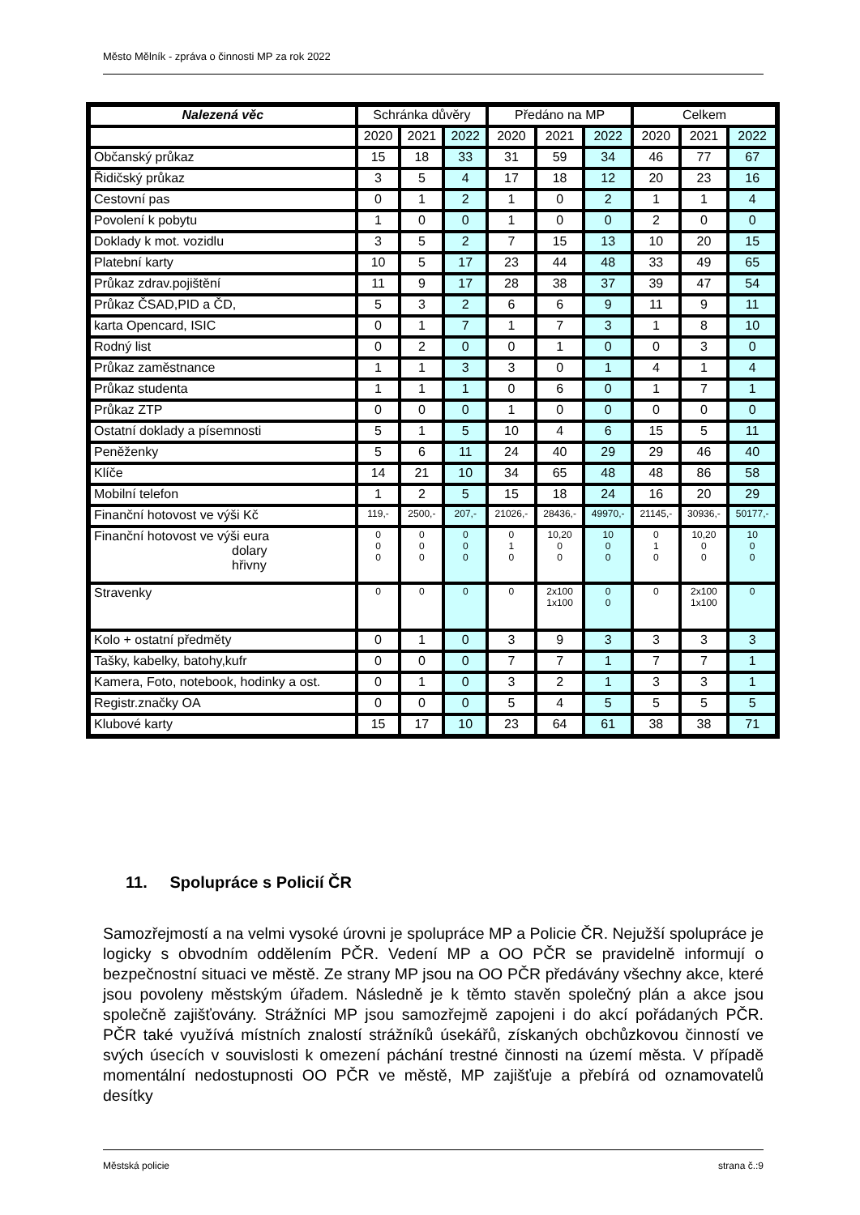Město Mělník - zpráva o činnosti MP za rok 2022
| Nalezená věc | Schránka důvěry | | | Předáno na MP | | | Celkem | | |
| --- | --- | --- | --- | --- | --- | --- | --- | --- | --- |
| | 2020 | 2021 | 2022 | 2020 | 2021 | 2022 | 2020 | 2021 | 2022 |
| Občanský průkaz | 15 | 18 | 33 | 31 | 59 | 34 | 46 | 77 | 67 |
| Řidičský průkaz | 3 | 5 | 4 | 17 | 18 | 12 | 20 | 23 | 16 |
| Cestovní pas | 0 | 1 | 2 | 1 | 0 | 2 | 1 | 1 | 4 |
| Povolení k pobytu | 1 | 0 | 0 | 1 | 0 | 0 | 2 | 0 | 0 |
| Doklady k mot. vozidlu | 3 | 5 | 2 | 7 | 15 | 13 | 10 | 20 | 15 |
| Platební karty | 10 | 5 | 17 | 23 | 44 | 48 | 33 | 49 | 65 |
| Průkaz zdrav.pojištění | 11 | 9 | 17 | 28 | 38 | 37 | 39 | 47 | 54 |
| Průkaz ČSAD,PID a ČD, | 5 | 3 | 2 | 6 | 6 | 9 | 11 | 9 | 11 |
| karta Opencard, ISIC | 0 | 1 | 7 | 1 | 7 | 3 | 1 | 8 | 10 |
| Rodný list | 0 | 2 | 0 | 0 | 1 | 0 | 0 | 3 | 0 |
| Průkaz zaměstnance | 1 | 1 | 3 | 3 | 0 | 1 | 4 | 1 | 4 |
| Průkaz studenta | 1 | 1 | 1 | 0 | 6 | 0 | 1 | 7 | 1 |
| Průkaz ZTP | 0 | 0 | 0 | 1 | 0 | 0 | 0 | 0 | 0 |
| Ostatní doklady a písemnosti | 5 | 1 | 5 | 10 | 4 | 6 | 15 | 5 | 11 |
| Peněženky | 5 | 6 | 11 | 24 | 40 | 29 | 29 | 46 | 40 |
| Klíče | 14 | 21 | 10 | 34 | 65 | 48 | 48 | 86 | 58 |
| Mobilní telefon | 1 | 2 | 5 | 15 | 18 | 24 | 16 | 20 | 29 |
| Finanční hotovost ve výši Kč | 119,- | 2500,- | 207,- | 21026,- | 28436,- | 49970,- | 21145,- | 30936,- | 50177,- |
| Finanční hotovost ve výši eura dolary hřivny | 0 0 0 | 0 0 0 | 0 0 0 | 0 1 0 | 10,20 0 0 | 10 0 0 | 0 1 0 | 10,20 0 0 | 10 0 0 |
| Stravenky | 0 | 0 | 0 | 0 | 2x100 1x100 | 0 0 | 0 | 2x100 1x100 | 0 |
| Kolo + ostatní předměty | 0 | 1 | 0 | 3 | 9 | 3 | 3 | 3 | 3 |
| Tašky, kabelky, batohy,kufr | 0 | 0 | 0 | 7 | 7 | 1 | 7 | 7 | 1 |
| Kamera, Foto, notebook, hodinky a ost. | 0 | 1 | 0 | 3 | 2 | 1 | 3 | 3 | 1 |
| Registr.značky OA | 0 | 0 | 0 | 5 | 4 | 5 | 5 | 5 | 5 |
| Klubové karty | 15 | 17 | 10 | 23 | 64 | 61 | 38 | 38 | 71 |
11. Spolupráce s Policií ČR
Samozřejmostí a na velmi vysoké úrovni je spolupráce MP a Policie ČR. Nejužší spolupráce je logicky s obvodním oddělením PČR. Vedení MP a OO PČR se pravidelně informují o bezpečnostní situaci ve městě. Ze strany MP jsou na OO PČR předávány všechny akce, které jsou povoleny městským úřadem. Následně je k těmto stavěn společný plán a akce jsou společně zajišťovány. Strážníci MP jsou samozřejmě zapojeni i do akcí pořádaných PČR. PČR také využívá místních znalostí strážníků úsekářů, získaných obchůzkovou činností ve svých úsecích v souvislosti k omezení páchání trestné činnosti na území města. V případě momentální nedostupnosti OO PČR ve městě, MP zajišťuje a přebírá od oznamovatelů desítky
Městská policie strana č.:9